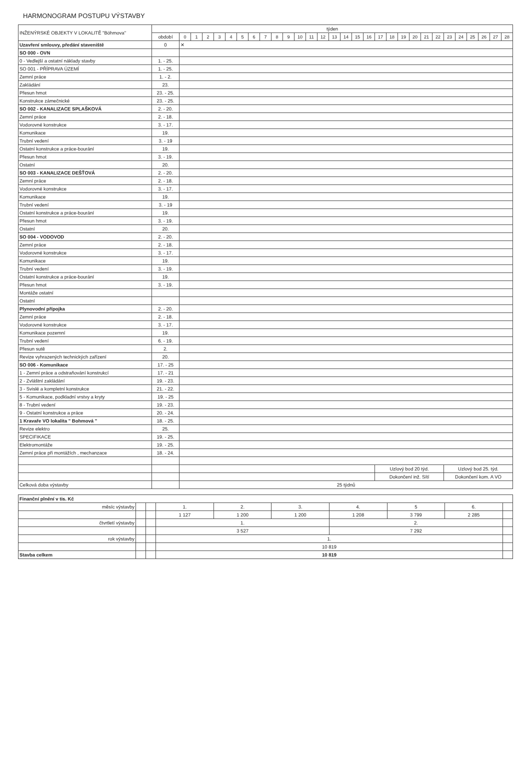HARMONOGRAM POSTUPU VÝSTAVBY
| INŽENÝRSKÉ OBJEKTY V LOKALITĚ "Böhmova" | týden | | | | | | | | | | | | | | | | | | | | | | | | | | | | | |
| --- | --- | --- | --- | --- | --- | --- | --- | --- | --- | --- | --- | --- | --- | --- | --- | --- | --- | --- | --- | --- | --- | --- | --- | --- | --- | --- | --- | --- | --- | --- |
| | období | 0 | 1 | 2 | 3 | 4 | 5 | 6 | 7 | 8 | 9 | 10 | 11 | 12 | 13 | 14 | 15 | 16 | 17 | 18 | 19 | 20 | 21 | 22 | 23 | 24 | 25 | 26 | 27 | 28 |
| Uzavření smlouvy, předání staveniště | 0 | ✕ | | | | | | | | | | | | | | | | | | | | | | | | | | | | |
| SO 000 - OVN | | | | | | | | | | | | | | | | | | | | | | | | | | | | | | |
| 0 - Vedlejší a ostatní náklady stavby | 1. - 25. | | | | | | | | | | | | | | | | | | | | | | | | | | | | | |
| SO 001 - PŘÍPRAVA ÚZEMÍ | 1. - 25. | | | | | | | | | | | | | | | | | | | | | | | | | | | | | |
| Zemní práce | 1. - 2. | | | | | | | | | | | | | | | | | | | | | | | | | | | | | |
| Zakládání | 23. | | | | | | | | | | | | | | | | | | | | | | | | | | | | | |
| Přesun hmot | 23. - 25. | | | | | | | | | | | | | | | | | | | | | | | | | | | | | |
| Konstrukce zámečnické | 23. - 25. | | | | | | | | | | | | | | | | | | | | | | | | | | | | | |
| SO 002 - KANALIZACE SPLAŠKOVÁ | 2. - 20. | | | | | | | | | | | | | | | | | | | | | | | | | | | | | |
| Zemní práce | 2. - 18. | | | | | | | | | | | | | | | | | | | | | | | | | | | | | |
| Vodorovné konstrukce | 3. - 17. | | | | | | | | | | | | | | | | | | | | | | | | | | | | | |
| Komunikace | 19. | | | | | | | | | | | | | | | | | | | | | | | | | | | | | |
| Trubní vedení | 3. - 19 | | | | | | | | | | | | | | | | | | | | | | | | | | | | | |
| Ostatní konstrukce a práce-bourání | 19. | | | | | | | | | | | | | | | | | | | | | | | | | | | | | |
| Přesun hmot | 3. - 19. | | | | | | | | | | | | | | | | | | | | | | | | | | | | | |
| Ostatní | 20. | | | | | | | | | | | | | | | | | | | | | | | | | | | | | |
| SO 003 - KANALIZACE DEŠŤOVÁ | 2. - 20. | | | | | | | | | | | | | | | | | | | | | | | | | | | | | |
| Zemní práce | 2. - 18. | | | | | | | | | | | | | | | | | | | | | | | | | | | | | |
| Vodorovné konstrukce | 3. - 17. | | | | | | | | | | | | | | | | | | | | | | | | | | | | | |
| Komunikace | 19. | | | | | | | | | | | | | | | | | | | | | | | | | | | | | |
| Trubní vedení | 3. - 19 | | | | | | | | | | | | | | | | | | | | | | | | | | | | | |
| Ostatní konstrukce a práce-bourání | 19. | | | | | | | | | | | | | | | | | | | | | | | | | | | | | |
| Přesun hmot | 3. - 19. | | | | | | | | | | | | | | | | | | | | | | | | | | | | | |
| Ostatní | 20. | | | | | | | | | | | | | | | | | | | | | | | | | | | | | |
| SO 004 - VODOVOD | 2. - 20. | | | | | | | | | | | | | | | | | | | | | | | | | | | | | |
| Zemní práce | 2. - 18. | | | | | | | | | | | | | | | | | | | | | | | | | | | | | |
| Vodorovné konstrukce | 3. - 17. | | | | | | | | | | | | | | | | | | | | | | | | | | | | | |
| Komunikace | 19. | | | | | | | | | | | | | | | | | | | | | | | | | | | | | |
| Trubní vedení | 3. - 19. | | | | | | | | | | | | | | | | | | | | | | | | | | | | | |
| Ostatní konstrukce a práce-bourání | 19. | | | | | | | | | | | | | | | | | | | | | | | | | | | | | |
| Přesun hmot | 3. - 19. | | | | | | | | | | | | | | | | | | | | | | | | | | | | | |
| Montáže ostatní | | | | | | | | | | | | | | | | | | | | | | | | | | | | | | |
| Ostatní | | | | | | | | | | | | | | | | | | | | | | | | | | | | | | |
| Plynovodní přípojka | 2. - 20. | | | | | | | | | | | | | | | | | | | | | | | | | | | | | |
| Zemní práce | 2. - 18. | | | | | | | | | | | | | | | | | | | | | | | | | | | | | |
| Vodorovné konstrukce | 3. - 17. | | | | | | | | | | | | | | | | | | | | | | | | | | | | | |
| Komunikace pozemní | 19. | | | | | | | | | | | | | | | | | | | | | | | | | | | | | |
| Trubní vedení | 6. - 19. | | | | | | | | | | | | | | | | | | | | | | | | | | | | | |
| Přesun sutě | 2. | | | | | | | | | | | | | | | | | | | | | | | | | | | | | |
| Revize vyhrazených technických zařízení | 20. | | | | | | | | | | | | | | | | | | | | | | | | | | | | | |
| SO 006 - Komunikace | 17. - 25 | | | | | | | | | | | | | | | | | | | | | | | | | | | | | |
| 1 - Zemní práce a odstraňování konstrukcí | 17. - 21 | | | | | | | | | | | | | | | | | | | | | | | | | | | | | |
| 2 - Zvláštní zakládání | 19. - 23. | | | | | | | | | | | | | | | | | | | | | | | | | | | | | |
| 3 - Svislé a kompletní konstrukce | 21. - 22. | | | | | | | | | | | | | | | | | | | | | | | | | | | | | |
| 5 - Komunikace, podkladní vrstvy a kryty | 19. - 25 | | | | | | | | | | | | | | | | | | | | | | | | | | | | | |
| 8 - Trubní vedení | 19. - 23. | | | | | | | | | | | | | | | | | | | | | | | | | | | | | |
| 9 - Ostatní konstrukce a práce | 20. - 24. | | | | | | | | | | | | | | | | | | | | | | | | | | | | | |
| 1 Kravaře VO lokalita " Bohmová " | 18. - 25. | | | | | | | | | | | | | | | | | | | | | | | | | | | | | |
| Revize elektro | 25. | | | | | | | | | | | | | | | | | | | | | | | | | | | | | |
| SPECIFIKACE | 19. - 25. | | | | | | | | | | | | | | | | | | | | | | | | | | | | | |
| Elektromontáže | 19. - 25. | | | | | | | | | | | | | | | | | | | | | | | | | | | | | |
| Zemní práce při montážích , mechanzace | 18. - 24. | | | | | | | | | | | | | | | | | | | | | | | | | | | | | |
| | | | | | | | | | | | | | | | | | | | Uzlový bod 20 týd. | | | | | | Uzlový bod 25. týd. | | | | | |
| | | | | | | | | | | | | | | | | | | | Dokončení inž. Sítí | | | | | | Dokončení kom. A VO | | | | | |
| Celková doba výstavby | | 25 týdnů | | | | | | | | | | | | | | | | | | | | | | | | | | | | |
| Finanční plnění v tis. Kč | | | | | | | | | |
| měsíc výstavby | | | 1. | 2. | 3. | 4. | 5 | 6. | |
| | | | 1 127 | 1 200 | 1 200 | 1 208 | 3 799 | 2 285 | |
| čtvrtletí výstavby | | | 1. | | | 2. | | | |
| | | | 3 527 | | | 7 292 | | | |
| rok výstavby | | | 1. | | | | | | |
| | | | 10 819 | | | | | | |
| Stavba celkem | | | 10 819 | | | | | | |